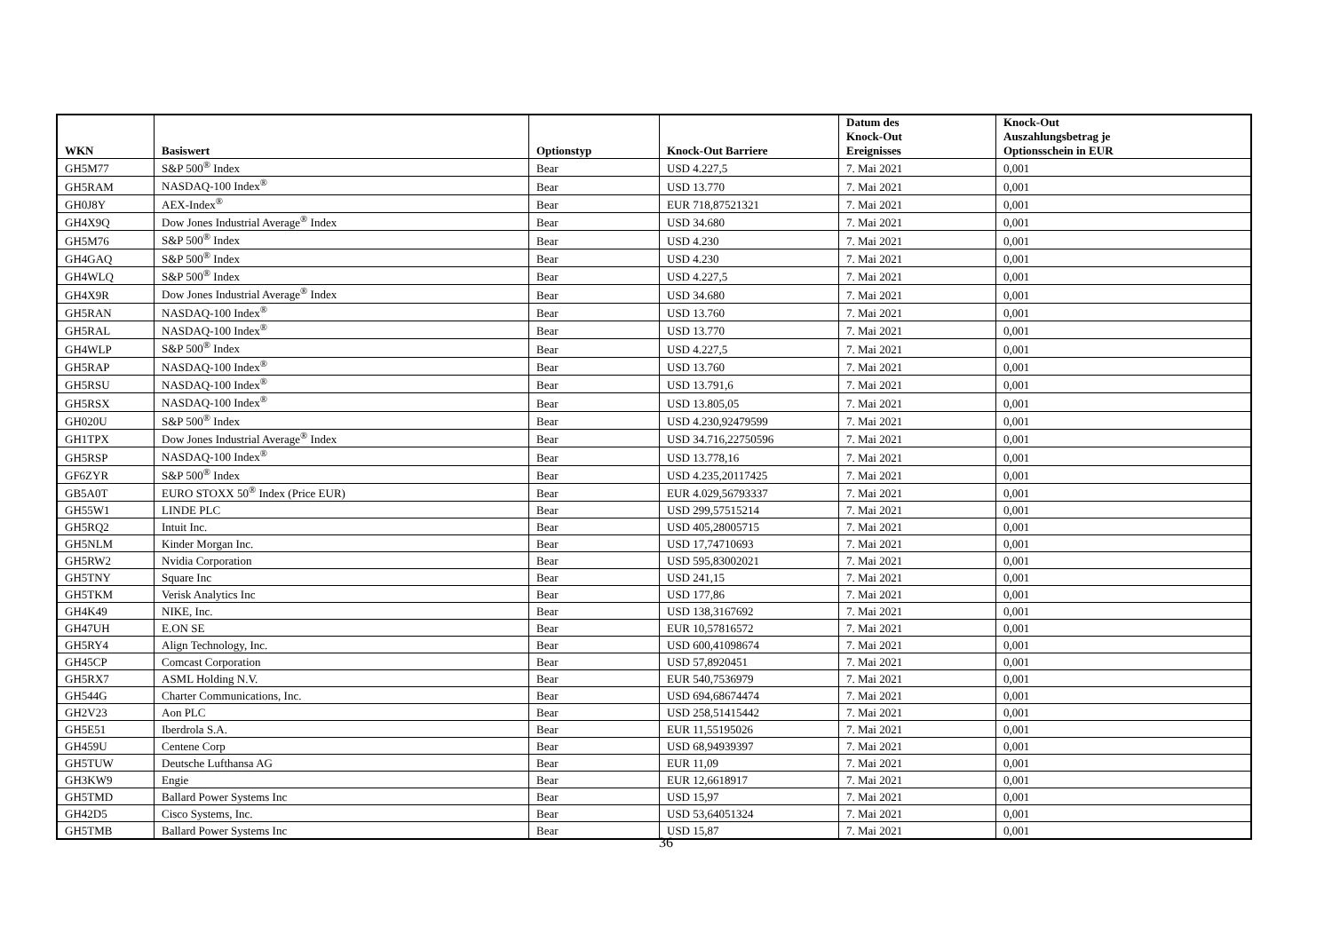| WKN | Basiswert | Optionstyp | Knock-Out Barriere | Datum des Knock-Out Ereignisses | Knock-Out Auszahlungsbetrag je Optionsschein in EUR |
| --- | --- | --- | --- | --- | --- |
| GH5M77 | S&P 500<sup>®</sup> Index | Bear | USD 4.227,5 | 7. Mai 2021 | 0,001 |
| GH5RAM | NASDAQ-100 Index<sup>®</sup> | Bear | USD 13.770 | 7. Mai 2021 | 0,001 |
| GH0J8Y | AEX-Index<sup>®</sup> | Bear | EUR 718,87521321 | 7. Mai 2021 | 0,001 |
| GH4X9Q | Dow Jones Industrial Average<sup>®</sup> Index | Bear | USD 34.680 | 7. Mai 2021 | 0,001 |
| GH5M76 | S&P 500<sup>®</sup> Index | Bear | USD 4.230 | 7. Mai 2021 | 0,001 |
| GH4GAQ | S&P 500<sup>®</sup> Index | Bear | USD 4.230 | 7. Mai 2021 | 0,001 |
| GH4WLQ | S&P 500<sup>®</sup> Index | Bear | USD 4.227,5 | 7. Mai 2021 | 0,001 |
| GH4X9R | Dow Jones Industrial Average<sup>®</sup> Index | Bear | USD 34.680 | 7. Mai 2021 | 0,001 |
| GH5RAN | NASDAQ-100 Index<sup>®</sup> | Bear | USD 13.760 | 7. Mai 2021 | 0,001 |
| GH5RAL | NASDAQ-100 Index<sup>®</sup> | Bear | USD 13.770 | 7. Mai 2021 | 0,001 |
| GH4WLP | S&P 500<sup>®</sup> Index | Bear | USD 4.227,5 | 7. Mai 2021 | 0,001 |
| GH5RAP | NASDAQ-100 Index<sup>®</sup> | Bear | USD 13.760 | 7. Mai 2021 | 0,001 |
| GH5RSU | NASDAQ-100 Index<sup>®</sup> | Bear | USD 13.791,6 | 7. Mai 2021 | 0,001 |
| GH5RSX | NASDAQ-100 Index<sup>®</sup> | Bear | USD 13.805,05 | 7. Mai 2021 | 0,001 |
| GH020U | S&P 500<sup>®</sup> Index | Bear | USD 4.230,92479599 | 7. Mai 2021 | 0,001 |
| GH1TPX | Dow Jones Industrial Average<sup>®</sup> Index | Bear | USD 34.716,22750596 | 7. Mai 2021 | 0,001 |
| GH5RSP | NASDAQ-100 Index<sup>®</sup> | Bear | USD 13.778,16 | 7. Mai 2021 | 0,001 |
| GF6ZYR | S&P 500<sup>®</sup> Index | Bear | USD 4.235,20117425 | 7. Mai 2021 | 0,001 |
| GB5A0T | EURO STOXX 50<sup>®</sup> Index (Price EUR) | Bear | EUR 4.029,56793337 | 7. Mai 2021 | 0,001 |
| GH55W1 | LINDE PLC | Bear | USD 299,57515214 | 7. Mai 2021 | 0,001 |
| GH5RQ2 | Intuit Inc. | Bear | USD 405,28005715 | 7. Mai 2021 | 0,001 |
| GH5NLM | Kinder Morgan Inc. | Bear | USD 17,74710693 | 7. Mai 2021 | 0,001 |
| GH5RW2 | Nvidia Corporation | Bear | USD 595,83002021 | 7. Mai 2021 | 0,001 |
| GH5TNY | Square Inc | Bear | USD 241,15 | 7. Mai 2021 | 0,001 |
| GH5TKM | Verisk Analytics Inc | Bear | USD 177,86 | 7. Mai 2021 | 0,001 |
| GH4K49 | NIKE, Inc. | Bear | USD 138,3167692 | 7. Mai 2021 | 0,001 |
| GH47UH | E.ON SE | Bear | EUR 10,57816572 | 7. Mai 2021 | 0,001 |
| GH5RY4 | Align Technology, Inc. | Bear | USD 600,41098674 | 7. Mai 2021 | 0,001 |
| GH45CP | Comcast Corporation | Bear | USD 57,8920451 | 7. Mai 2021 | 0,001 |
| GH5RX7 | ASML Holding N.V. | Bear | EUR 540,7536979 | 7. Mai 2021 | 0,001 |
| GH544G | Charter Communications, Inc. | Bear | USD 694,68674474 | 7. Mai 2021 | 0,001 |
| GH2V23 | Aon PLC | Bear | USD 258,51415442 | 7. Mai 2021 | 0,001 |
| GH5E51 | Iberdrola S.A. | Bear | EUR 11,55195026 | 7. Mai 2021 | 0,001 |
| GH459U | Centene Corp | Bear | USD 68,94939397 | 7. Mai 2021 | 0,001 |
| GH5TUW | Deutsche Lufthansa AG | Bear | EUR 11,09 | 7. Mai 2021 | 0,001 |
| GH3KW9 | Engie | Bear | EUR 12,6618917 | 7. Mai 2021 | 0,001 |
| GH5TMD | Ballard Power Systems Inc | Bear | USD 15,97 | 7. Mai 2021 | 0,001 |
| GH42D5 | Cisco Systems, Inc. | Bear | USD 53,64051324 | 7. Mai 2021 | 0,001 |
| GH5TMB | Ballard Power Systems Inc | Bear | USD 15,87 | 7. Mai 2021 | 0,001 |
36